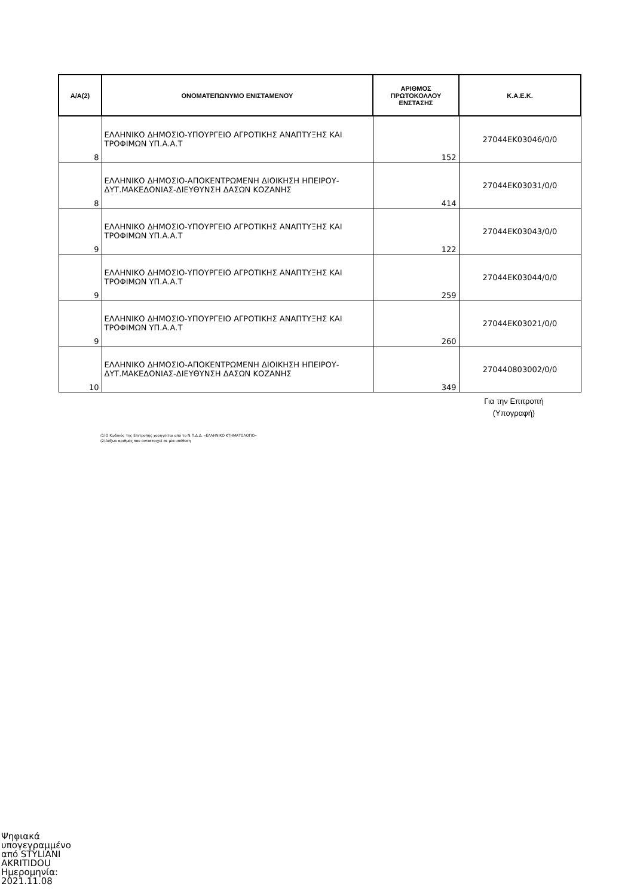| Α/Α(2) | ΟΝΟΜΑΤΕΠΩΝΥΜΟ ΕΝΙΣΤΑΜΕΝΟΥ | ΑΡΙΘΜΟΣ ΠΡΩΤΟΚΟΛΛΟΥ ΕΝΣΤΑΣΗΣ | Κ.Α.Ε.Κ. |
| --- | --- | --- | --- |
| 8 | ΕΛΛΗΝΙΚΟ ΔΗΜΟΣΙΟ-ΥΠΟΥΡΓΕΙΟ ΑΓΡΟΤΙΚΗΣ ΑΝΑΠΤΥΞΗΣ ΚΑΙ ΤΡΟΦΙΜΩΝ ΥΠ.Α.Α.Τ | 152 | 27044ΕΚ03046/0/0 |
| 8 | ΕΛΛΗΝΙΚΟ ΔΗΜΟΣΙΟ-ΑΠΟΚΕΝΤΡΩΜΕΝΗ ΔΙΟΙΚΗΣΗ ΗΠΕΙΡΟΥ-ΔΥΤ.ΜΑΚΕΔΟΝΙΑΣ-ΔΙΕΥΘΥΝΣΗ ΔΑΣΩΝ ΚΟΖΑΝΗΣ | 414 | 27044ΕΚ03031/0/0 |
| 9 | ΕΛΛΗΝΙΚΟ ΔΗΜΟΣΙΟ-ΥΠΟΥΡΓΕΙΟ ΑΓΡΟΤΙΚΗΣ ΑΝΑΠΤΥΞΗΣ ΚΑΙ ΤΡΟΦΙΜΩΝ ΥΠ.Α.Α.Τ | 122 | 27044ΕΚ03043/0/0 |
| 9 | ΕΛΛΗΝΙΚΟ ΔΗΜΟΣΙΟ-ΥΠΟΥΡΓΕΙΟ ΑΓΡΟΤΙΚΗΣ ΑΝΑΠΤΥΞΗΣ ΚΑΙ ΤΡΟΦΙΜΩΝ ΥΠ.Α.Α.Τ | 259 | 27044ΕΚ03044/0/0 |
| 9 | ΕΛΛΗΝΙΚΟ ΔΗΜΟΣΙΟ-ΥΠΟΥΡΓΕΙΟ ΑΓΡΟΤΙΚΗΣ ΑΝΑΠΤΥΞΗΣ ΚΑΙ ΤΡΟΦΙΜΩΝ ΥΠ.Α.Α.Τ | 260 | 27044ΕΚ03021/0/0 |
| 10 | ΕΛΛΗΝΙΚΟ ΔΗΜΟΣΙΟ-ΑΠΟΚΕΝΤΡΩΜΕΝΗ ΔΙΟΙΚΗΣΗ ΗΠΕΙΡΟΥ-ΔΥΤ.ΜΑΚΕΔΟΝΙΑΣ-ΔΙΕΥΘΥΝΣΗ ΔΑΣΩΝ ΚΟΖΑΝΗΣ | 349 | 270440803002/0/0 |
Για την Επιτροπή
(Υπογραφή)
(1)Ο Κωδικός της Επιτροπής χορηγείται από το Ν.Π.Δ.Δ. «ΕΛΛΗΝΙΚΟ ΚΤΗΜΑΤΟΛΟΓΙΟ»
(2)Αύξων αριθμός που αντιστοιχεί σε μία υπόθεση
Ψηφιακά
υπογεγραμμένο
από STYLIANI
AKRITIDOU
Ημερομηνία:
2021.11.08